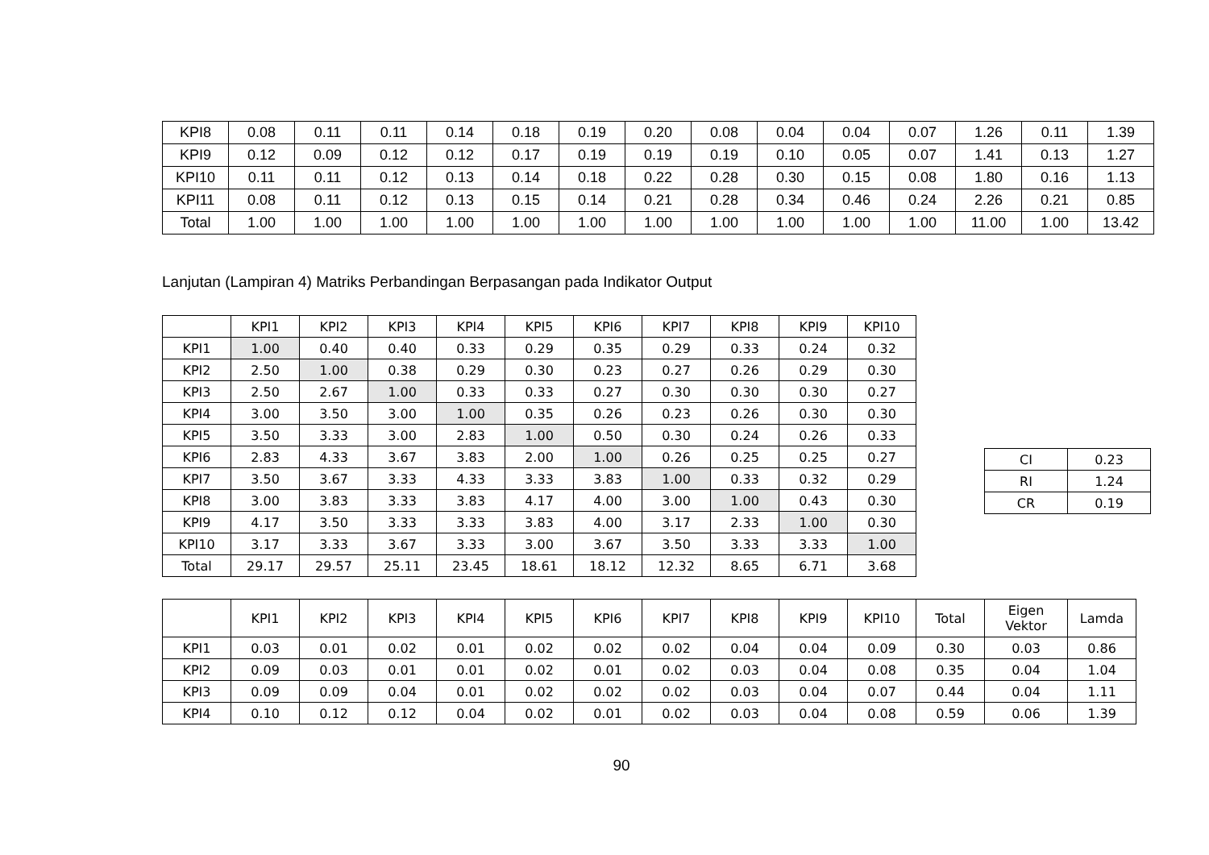| KPI8 | 0.08 | 0.11 | 0.11 | 0.14 | 0.18 | 0.19 | 0.20 | 0.08 | 0.04 | 0.04 | 0.07 | 1.26 | 0.11 | 1.39 |
| KPI9 | 0.12 | 0.09 | 0.12 | 0.12 | 0.17 | 0.19 | 0.19 | 0.19 | 0.10 | 0.05 | 0.07 | 1.41 | 0.13 | 1.27 |
| KPI10 | 0.11 | 0.11 | 0.12 | 0.13 | 0.14 | 0.18 | 0.22 | 0.28 | 0.30 | 0.15 | 0.08 | 1.80 | 0.16 | 1.13 |
| KPI11 | 0.08 | 0.11 | 0.12 | 0.13 | 0.15 | 0.14 | 0.21 | 0.28 | 0.34 | 0.46 | 0.24 | 2.26 | 0.21 | 0.85 |
| Total | 1.00 | 1.00 | 1.00 | 1.00 | 1.00 | 1.00 | 1.00 | 1.00 | 1.00 | 1.00 | 1.00 | 11.00 | 1.00 | 13.42 |
Lanjutan (Lampiran 4) Matriks Perbandingan Berpasangan pada Indikator Output
| | KPI1 | KPI2 | KPI3 | KPI4 | KPI5 | KPI6 | KPI7 | KPI8 | KPI9 | KPI10 |
| --- | --- | --- | --- | --- | --- | --- | --- | --- | --- | --- |
| KPI1 | 1.00 | 0.40 | 0.40 | 0.33 | 0.29 | 0.35 | 0.29 | 0.33 | 0.24 | 0.32 |
| KPI2 | 2.50 | 1.00 | 0.38 | 0.29 | 0.30 | 0.23 | 0.27 | 0.26 | 0.29 | 0.30 |
| KPI3 | 2.50 | 2.67 | 1.00 | 0.33 | 0.33 | 0.27 | 0.30 | 0.30 | 0.30 | 0.27 |
| KPI4 | 3.00 | 3.50 | 3.00 | 1.00 | 0.35 | 0.26 | 0.23 | 0.26 | 0.30 | 0.30 |
| KPI5 | 3.50 | 3.33 | 3.00 | 2.83 | 1.00 | 0.50 | 0.30 | 0.24 | 0.26 | 0.33 |
| KPI6 | 2.83 | 4.33 | 3.67 | 3.83 | 2.00 | 1.00 | 0.26 | 0.25 | 0.25 | 0.27 |
| KPI7 | 3.50 | 3.67 | 3.33 | 4.33 | 3.33 | 3.83 | 1.00 | 0.33 | 0.32 | 0.29 |
| KPI8 | 3.00 | 3.83 | 3.33 | 3.83 | 4.17 | 4.00 | 3.00 | 1.00 | 0.43 | 0.30 |
| KPI9 | 4.17 | 3.50 | 3.33 | 3.33 | 3.83 | 4.00 | 3.17 | 2.33 | 1.00 | 0.30 |
| KPI10 | 3.17 | 3.33 | 3.67 | 3.33 | 3.00 | 3.67 | 3.50 | 3.33 | 3.33 | 1.00 |
| Total | 29.17 | 29.57 | 25.11 | 23.45 | 18.61 | 18.12 | 12.32 | 8.65 | 6.71 | 3.68 |
| CI | 0.23 |
| RI | 1.24 |
| CR | 0.19 |
| | KPI1 | KPI2 | KPI3 | KPI4 | KPI5 | KPI6 | KPI7 | KPI8 | KPI9 | KPI10 | Total | Eigen Vektor | Lamda |
| --- | --- | --- | --- | --- | --- | --- | --- | --- | --- | --- | --- | --- | --- |
| KPI1 | 0.03 | 0.01 | 0.02 | 0.01 | 0.02 | 0.02 | 0.02 | 0.04 | 0.04 | 0.09 | 0.30 | 0.03 | 0.86 |
| KPI2 | 0.09 | 0.03 | 0.01 | 0.01 | 0.02 | 0.01 | 0.02 | 0.03 | 0.04 | 0.08 | 0.35 | 0.04 | 1.04 |
| KPI3 | 0.09 | 0.09 | 0.04 | 0.01 | 0.02 | 0.02 | 0.02 | 0.03 | 0.04 | 0.07 | 0.44 | 0.04 | 1.11 |
| KPI4 | 0.10 | 0.12 | 0.12 | 0.04 | 0.02 | 0.01 | 0.02 | 0.03 | 0.04 | 0.08 | 0.59 | 0.06 | 1.39 |
90